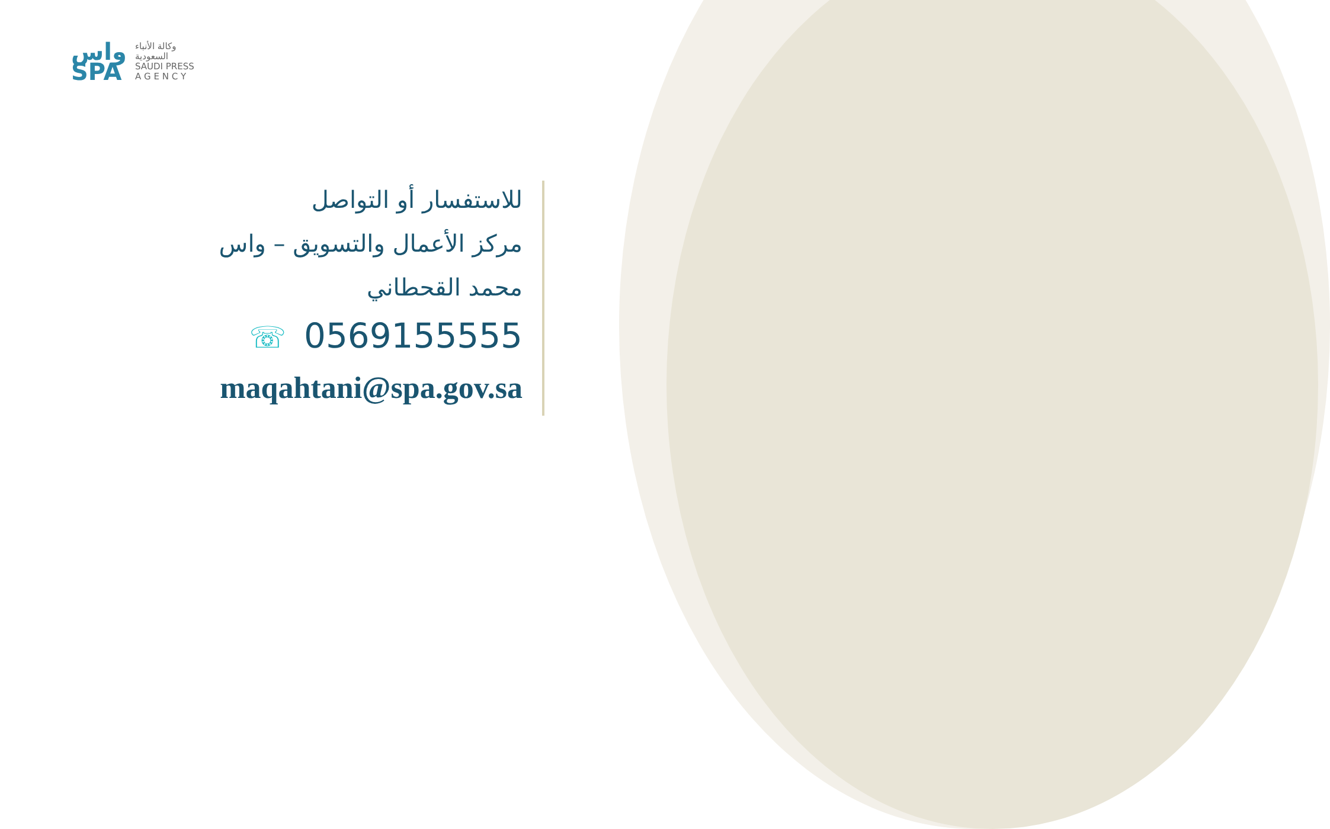واس
SPA
وكالة الأنباء
السعودية
SAUDI PRESS
A G E N C Y
للاستفسار أو التواصل
مركز الأعمال والتسويق – واس
محمد القحطاني
☏ 0569155555
maqahtani@spa.gov.sa